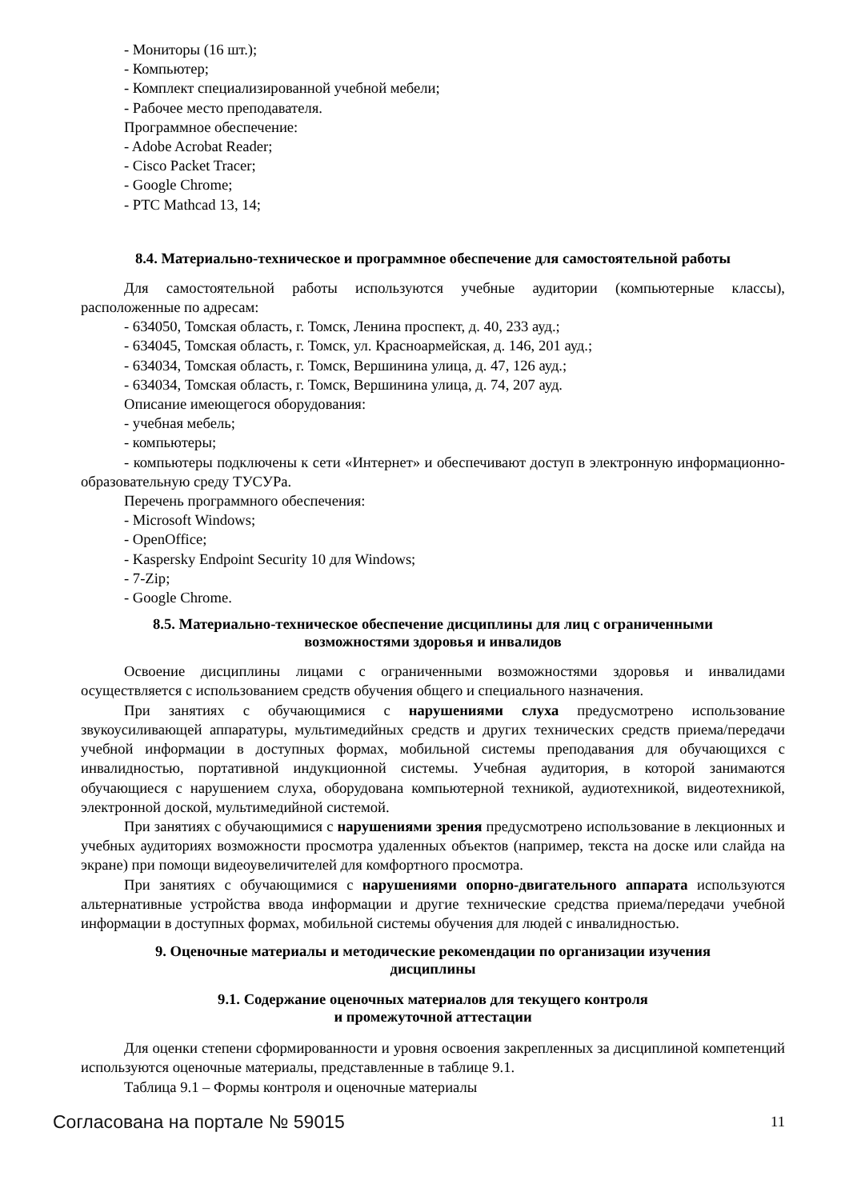- Мониторы (16 шт.);
- Компьютер;
- Комплект специализированной учебной мебели;
- Рабочее место преподавателя.
Программное обеспечение:
- Adobe Acrobat Reader;
- Cisco Packet Tracer;
- Google Chrome;
- PTC Mathcad 13, 14;
8.4. Материально-техническое и программное обеспечение для самостоятельной работы
Для самостоятельной работы используются учебные аудитории (компьютерные классы), расположенные по адресам:
- 634050, Томская область, г. Томск, Ленина проспект, д. 40, 233 ауд.;
- 634045, Томская область, г. Томск, ул. Красноармейская, д. 146, 201 ауд.;
- 634034, Томская область, г. Томск, Вершинина улица, д. 47, 126 ауд.;
- 634034, Томская область, г. Томск, Вершинина улица, д. 74, 207 ауд.
Описание имеющегося оборудования:
- учебная мебель;
- компьютеры;
- компьютеры подключены к сети «Интернет» и обеспечивают доступ в электронную информационно-образовательную среду ТУСУРа.
Перечень программного обеспечения:
- Microsoft Windows;
- OpenOffice;
- Kaspersky Endpoint Security 10 для Windows;
- 7-Zip;
- Google Chrome.
8.5. Материально-техническое обеспечение дисциплины для лиц с ограниченными
возможностями здоровья и инвалидов
Освоение дисциплины лицами с ограниченными возможностями здоровья и инвалидами осуществляется с использованием средств обучения общего и специального назначения.
При занятиях с обучающимися с нарушениями слуха предусмотрено использование звукоусиливающей аппаратуры, мультимедийных средств и других технических средств приема/передачи учебной информации в доступных формах, мобильной системы преподавания для обучающихся с инвалидностью, портативной индукционной системы. Учебная аудитория, в которой занимаются обучающиеся с нарушением слуха, оборудована компьютерной техникой, аудиотехникой, видеотехникой, электронной доской, мультимедийной системой.
При занятиях с обучающимися с нарушениями зрения предусмотрено использование в лекционных и учебных аудиториях возможности просмотра удаленных объектов (например, текста на доске или слайда на экране) при помощи видеоувеличителей для комфортного просмотра.
При занятиях с обучающимися с нарушениями опорно-двигательного аппарата используются альтернативные устройства ввода информации и другие технические средства приема/передачи учебной информации в доступных формах, мобильной системы обучения для людей с инвалидностью.
9. Оценочные материалы и методические рекомендации по организации изучения
дисциплины
9.1. Содержание оценочных материалов для текущего контроля
и промежуточной аттестации
Для оценки степени сформированности и уровня освоения закрепленных за дисциплиной компетенций используются оценочные материалы, представленные в таблице 9.1.
Таблица 9.1 – Формы контроля и оценочные материалы
Согласована на портале № 59015 11